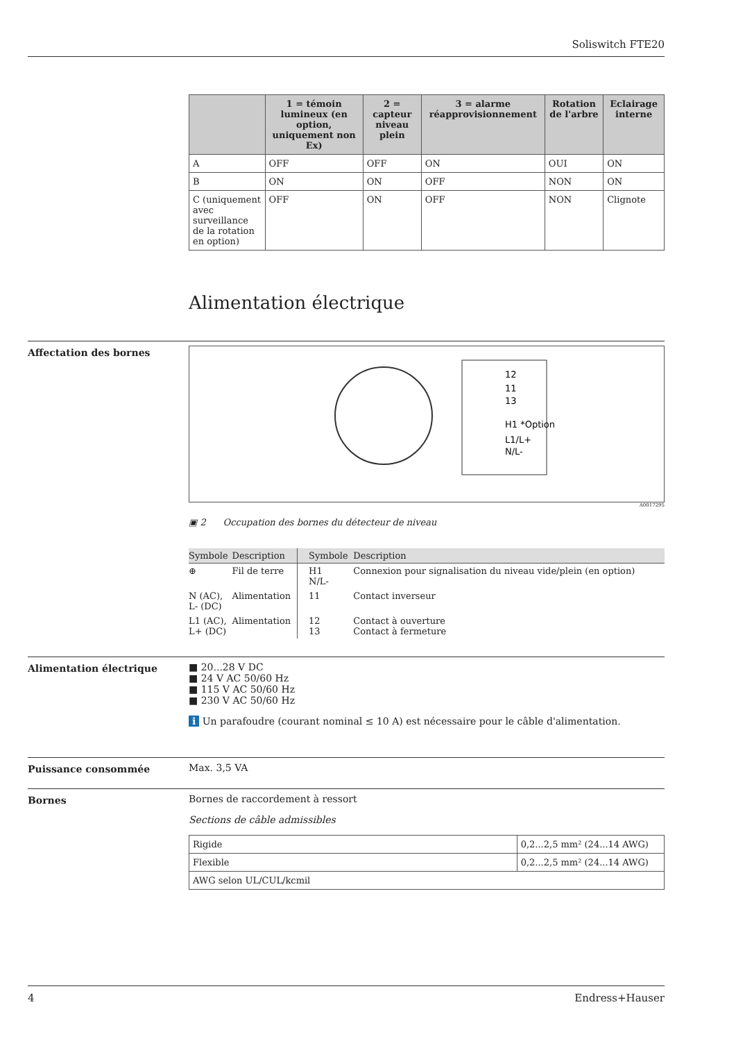Soliswitch FTE20
| | 1 = témoin lumineux (en option, uniquement non Ex) | 2 = capteur niveau plein | 3 = alarme réapprovisionnement | Rotation de l'arbre | Eclairage interne |
| --- | --- | --- | --- | --- | --- |
| A | OFF | OFF | ON | OUI | ON |
| B | ON | ON | OFF | NON | ON |
| C (uniquement avec surveillance de la rotation en option) | OFF | ON | OFF | NON | Clignote |
Alimentation électrique
Affectation des bornes
12
11
13
H1 *Option
L1/L+
N/L-
A0017295
▣ 2 Occupation des bornes du détecteur de niveau
| Symbole | Description | Symbole | Description |
| --- | --- | --- | --- |
| ⊕ | Fil de terre | H1 N/L- | Connexion pour signalisation du niveau vide/plein (en option) |
| N (AC), L- (DC) | Alimentation | 11 | Contact inverseur |
| L1 (AC), L+ (DC) | Alimentation | 12 13 | Contact à ouverture Contact à fermeture |
Alimentation électrique
■ 20...28 V DC
■ 24 V AC 50/60 Hz
■ 115 V AC 50/60 Hz
■ 230 V AC 50/60 Hz
i Un parafoudre (courant nominal ≤ 10 A) est nécessaire pour le câble d'alimentation.
Puissance consommée Max. 3,5 VA
Bornes
Bornes de raccordement à ressort
Sections de câble admissibles
| Rigide | 0,2...2,5 mm² (24...14 AWG) |
| Flexible | 0,2...2,5 mm² (24...14 AWG) |
| AWG selon UL/CUL/kcmil | |
4 Endress+Hauser